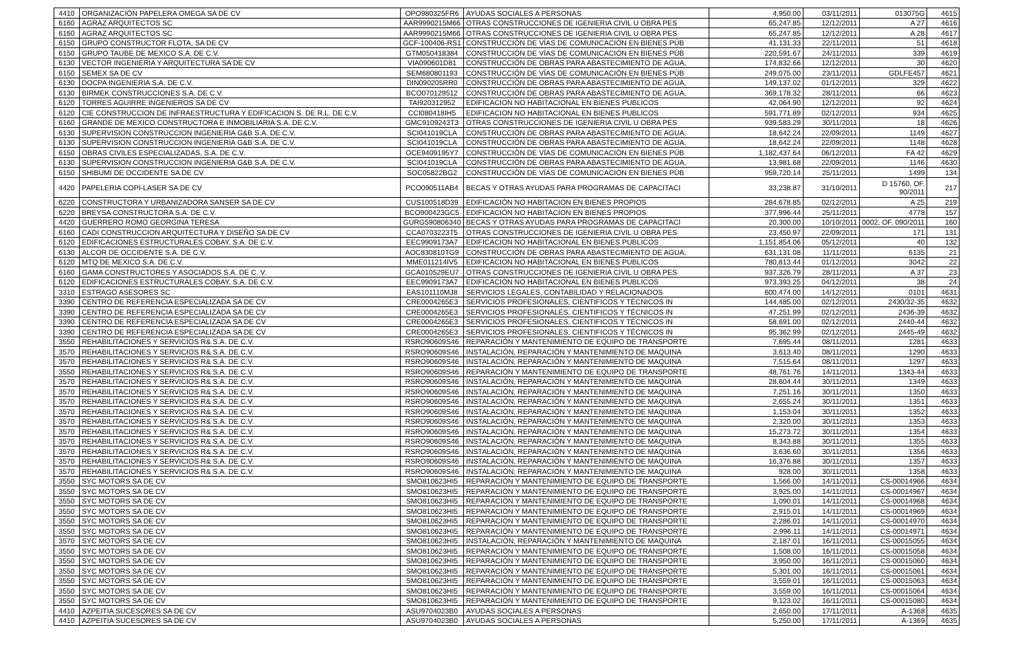| 4410 | ORGANIZACIÓN PAPELERA OMEGA SA DE CV | OPO980325FR6 | AYUDAS SOCIALES A PERSONAS | 4,950.00 | 03/11/2011 | 013075G | 4615 |
| 6160 | AGRAZ ARQUITECTOS SC | AAR9990215M66 | OTRAS CONSTRUCCIONES DE IGENIERIA CIVIL U OBRA PES | 65,247.85 | 12/12/2011 | A 27 | 4616 |
| 6160 | AGRAZ ARQUITECTOS SC | AAR9990215M66 | OTRAS CONSTRUCCIONES DE IGENIERIA CIVIL U OBRA PES | 65,247.85 | 12/12/2011 | A 28 | 4617 |
| 6150 | GRUPO CONSTRUCTOR FLOTA, SA DE CV | GCF-100406-RS1 | CONSTRUCCIÓN DE VÍAS DE COMUNICACIÓN EN BIENES PÚB | 41,131.33 | 22/11/2011 | 51 | 4618 |
| 6150 | GRUPO TAUBE DE MEXICO S.A. DE C.V. | GTM050418384 | CONSTRUCCIÓN DE VÍAS DE COMUNICACIÓN EN BIENES PÚB | 220,591.67 | 24/11/2011 | 339 | 4619 |
| 6130 | VECTOR INGENIERIA Y ARQUITECTURA SA DE CV | VIA090601D81 | CONSTRUCCIÓN DE OBRAS PARA ABASTECIMIENTO DE AGUA, | 174,832.66 | 12/12/2011 | 30 | 4620 |
| 6150 | SEMEX SA DE CV | SEM680801193 | CONSTRUCCIÓN DE VÍAS DE COMUNICACIÓN EN BIENES PÚB | 249,075.00 | 23/11/2011 | GDLFE457 | 4621 |
| 6130 | DOCPA INGENIERIA S.A. DE C.V. | DIN090205RR0 | CONSTRUCCIÓN DE OBRAS PARA ABASTECIMIENTO DE AGUA, | 149,137.02 | 01/12/2011 | 329 | 4622 |
| 6130 | BIRMEK CONSTRUCCIONES S.A. DE C.V. | BCO070129512 | CONSTRUCCIÓN DE OBRAS PARA ABASTECIMIENTO DE AGUA, | 369,178.32 | 28/11/2011 | 66 | 4623 |
| 6120 | TORRES AGUIRRE INGENIEROS SA DE CV | TAI920312952 | EDIFICACION NO HABITACIONAL EN BIENES PUBLICOS | 42,064.90 | 12/12/2011 | 92 | 4624 |
| 6120 | CIE CONSTRUCCION DE INFRAESTRUCTURA Y EDIFICACION S. DE R.L. DE C.V. | CCI080418IH5 | EDIFICACION NO HABITACIONAL EN BIENES PUBLICOS | 591,771.89 | 02/12/2011 | 934 | 4625 |
| 6160 | GRANDE DE MEXICO CONSTRUCTORA E INMOBILIARIA S.A. DE C.V. | GMC9109243T3 | OTRAS CONSTRUCCIONES DE IGENIERIA CIVIL U OBRA PES | 939,583.29 | 30/11/2011 | 18 | 4626 |
| 6130 | SUPERVISION CONSTRUCCION INGENIERIA G&B S.A. DE C.V. | SCI041019CLA | CONSTRUCCIÓN DE OBRAS PARA ABASTECIMIENTO DE AGUA, | 18,642.24 | 22/09/2011 | 1149 | 4627 |
| 6130 | SUPERVISION CONSTRUCCION INGENIERIA G&B S.A. DE C.V. | SCI041019CLA | CONSTRUCCIÓN DE OBRAS PARA ABASTECIMIENTO DE AGUA, | 18,642.24 | 22/09/2011 | 1148 | 4628 |
| 6150 | OBRAS CIVILES ESPECIALIZADAS, S.A. DE C.V. | OCE9409195Y7 | CONSTRUCCIÓN DE VÍAS DE COMUNICACIÓN EN BIENES PÚB | 1,182,437.64 | 06/12/2011 | FA 42 | 4629 |
| 6130 | SUPERVISION CONSTRUCCION INGENIERIA G&B S.A. DE C.V. | SCI041019CLA | CONSTRUCCIÓN DE OBRAS PARA ABASTECIMIENTO DE AGUA, | 13,981.68 | 22/09/2011 | 1146 | 4630 |
| 6150 | SHIBUMI DE OCCIDENTE SA DE CV | SOC05822BG2 | CONSTRUCCIÓN DE VÍAS DE COMUNICACIÓN EN BIENES PÚB | 959,720.14 | 25/11/2011 | 1499 | 134 |
| 4420 | PAPELERIA COPI-LASER SA DE CV | PCO090511AB4 | BECAS Y OTRAS AYUDAS PARA PROGRAMAS DE CAPACITACI | 33,238.87 | 31/10/2011 | D 15760, OF. 90/2011 | 217 |
| 6220 | CONSTRUCTORA Y URBANIZADORA SANSER SA DE CV | CUS100518D39 | EDIFICACIÓN NO HABITACION EN BIENES PROPIOS | 284,678.85 | 02/12/2011 | A 25 | 219 |
| 6220 | BREYSA CONSTRUCTORA S.A. DE C.V. | BCO900423GC5 | EDIFICACIÓN NO HABITACION EN BIENES PROPIOS | 377,996.44 | 25/11/2011 | 4778 | 157 |
| 4420 | GUERRERO ROMO GEORGINA TERESA | GURG590806340 | BECAS Y OTRAS AYUDAS PARA PROGRAMAS DE CAPACITACI | 20,300.00 | 10/10/2011 | 0002, OF. 090/2011 | 160 |
| 6160 | CADI CONSTRUCCION ARQUITECTURA Y DISEÑO SA DE CV | CCA0703223T5 | OTRAS CONSTRUCCIONES DE IGENIERIA CIVIL U OBRA PES | 23,450.97 | 22/09/2011 | 171 | 131 |
| 6120 | EDIFICACIONES ESTRUCTURALES COBAY, S.A. DE C.V. | EEC9909173A7 | EDIFICACION NO HABITACIONAL EN BIENES PUBLICOS | 1,151,854.06 | 05/12/2011 | 40 | 132 |
| 6130 | ALCOR DE OCCIDENTE S.A. DE C.V. | AOC830810TG9 | CONSTRUCCIÓN DE OBRAS PARA ABASTECIMIENTO DE AGUA, | 631,131.08 | 11/11/2011 | 6135 | 21 |
| 6120 | MTQ DE MEXICO S.A. DE C.V. | MME011214IV5 | EDIFICACION NO HABITACIONAL EN BIENES PUBLICOS | 780,813.44 | 01/12/2011 | 3042 | 22 |
| 6160 | GAMA CONSTRUCTORES Y ASOCIADOS S.A. DE C. V. | GCA010529EU7 | OTRAS CONSTRUCCIONES DE IGENIERIA CIVIL U OBRA PES | 937,326.79 | 28/11/2011 | A 37 | 23 |
| 6120 | EDIFICACIONES ESTRUCTURALES COBAY, S.A. DE C.V. | EEC9909173A7 | EDIFICACIÓN NO HABITACIONAL EN BIENES PUBLICOS | 973,393.25 | 04/12/2011 | 38 | 24 |
| 3310 | ESTRAGO ASESORES SC | EAS101110MJ8 | SERVICIOS LEGALES, CONTABILIDAD Y RELACIONADOS | 600,474.00 | 14/12/2011 | 0101 | 4631 |
| 3390 | CENTRO DE REFERENCIA ESPECIALIZADA SA DE CV | CRE0004265E3 | SERVICIOS PROFESIONALES, CIENTIFICOS Y TÉCNICOS IN | 144,485.00 | 02/12/2011 | 2430/32-35 | 4632 |
| 3390 | CENTRO DE REFERENCIA ESPECIALIZADA SA DE CV | CRE0004265E3 | SERVICIOS PROFESIONALES, CIENTIFICOS Y TÉCNICOS IN | 47,251.99 | 02/12/2011 | 2436-39 | 4632 |
| 3390 | CENTRO DE REFERENCIA ESPECIALIZADA SA DE CV | CRE0004265E3 | SERVICIOS PROFESIONALES, CIENTIFICOS Y TÉCNICOS IN | 58,691.00 | 02/12/2011 | 2440-44 | 4632 |
| 3390 | CENTRO DE REFERENCIA ESPECIALIZADA SA DE CV | CRE0004265E3 | SERVICIOS PROFESIONALES, CIENTIFICOS Y TÉCNICOS IN | 95,362.99 | 02/12/2011 | 2445-49 | 4632 |
| 3550 | REHABILITACIONES Y SERVICIOS R& S.A. DE C.V. | RSRO90609S46 | REPARACIÓN Y MANTENIMIENTO DE EQUIPO DE TRANSPORTE | 7,695.44 | 08/11/2011 | 1281 | 4633 |
| 3570 | REHABILITACIONES Y SERVICIOS R& S.A. DE C.V. | RSRO90609S46 | INSTALACIÓN, REPARACIÓN Y MANTENIMIENTO DE MAQUINA | 3,613.40 | 08/11/2011 | 1290 | 4633 |
| 3570 | REHABILITACIONES Y SERVICIOS R& S.A. DE C.V. | RSRO90609S46 | INSTALACIÓN, REPARACIÓN Y MANTENIMIENTO DE MAQUINA | 7,515.64 | 08/11/2011 | 1297 | 4633 |
| 3550 | REHABILITACIONES Y SERVICIOS R& S.A. DE C.V. | RSRO90609S46 | REPARACIÓN Y MANTENIMIENTO DE EQUIPO DE TRANSPORTE | 48,761.76 | 14/11/2011 | 1343-44 | 4633 |
| 3570 | REHABILITACIONES Y SERVICIOS R& S.A. DE C.V. | RSRO90609S46 | INSTALACIÓN, REPARACIÓN Y MANTENIMIENTO DE MAQUINA | 28,604.44 | 30/11/2011 | 1349 | 4633 |
| 3570 | REHABILITACIONES Y SERVICIOS R& S.A. DE C.V. | RSRO90609S46 | INSTALACIÓN, REPARACIÓN Y MANTENIMIENTO DE MAQUINA | 7,251.16 | 30/11/2011 | 1350 | 4633 |
| 3570 | REHABILITACIONES Y SERVICIOS R& S.A. DE C.V. | RSRO90609S46 | INSTALACIÓN, REPARACIÓN Y MANTENIMIENTO DE MAQUINA | 2,655.24 | 30/11/2011 | 1351 | 4633 |
| 3570 | REHABILITACIONES Y SERVICIOS R& S.A. DE C.V. | RSRO90609S46 | INSTALACIÓN, REPARACIÓN Y MANTENIMIENTO DE MAQUINA | 1,153.04 | 30/11/2011 | 1352 | 4633 |
| 3570 | REHABILITACIONES Y SERVICIOS R& S.A. DE C.V. | RSRO90609S46 | INSTALACIÓN, REPARACIÓN Y MANTENIMIENTO DE MAQUINA | 2,320.00 | 30/11/2011 | 1353 | 4633 |
| 3570 | REHABILITACIONES Y SERVICIOS R& S.A. DE C.V. | RSRO90609S46 | INSTALACIÓN, REPARACIÓN Y MANTENIMIENTO DE MAQUINA | 15,273.72 | 30/11/2011 | 1354 | 4633 |
| 3570 | REHABILITACIONES Y SERVICIOS R& S.A. DE C.V. | RSRO90609S46 | INSTALACIÓN, REPARACIÓN Y MANTENIMIENTO DE MAQUINA | 8,343.88 | 30/11/2011 | 1355 | 4633 |
| 3570 | REHABILITACIONES Y SERVICIOS R& S.A. DE C.V. | RSRO90609S46 | INSTALACIÓN, REPARACIÓN Y MANTENIMIENTO DE MAQUINA | 3,636.60 | 30/11/2011 | 1356 | 4633 |
| 3570 | REHABILITACIONES Y SERVICIOS R& S.A. DE C.V. | RSRO90609S46 | INSTALACIÓN, REPARACIÓN Y MANTENIMIENTO DE MAQUINA | 16,376.88 | 30/11/2011 | 1357 | 4633 |
| 3570 | REHABILITACIONES Y SERVICIOS R& S.A. DE C.V. | RSRO90609S46 | INSTALACIÓN, REPARACIÓN Y MANTENIMIENTO DE MAQUINA | 928.00 | 30/11/2011 | 1358 | 4633 |
| 3550 | SYC MOTORS SA DE CV | SMO810623HI5 | REPARACIÓN Y MANTENIMIENTO DE EQUIPO DE TRANSPORTE | 1,566.00 | 14/11/2011 | CS-00014966 | 4634 |
| 3550 | SYC MOTORS SA DE CV | SMO810623HI5 | REPARACIÓN Y MANTENIMIENTO DE EQUIPO DE TRANSPORTE | 3,925.00 | 14/11/2011 | CS-00014967 | 4634 |
| 3550 | SYC MOTORS SA DE CV | SMO810623HI5 | REPARACIÓN Y MANTENIMIENTO DE EQUIPO DE TRANSPORTE | 1,090.01 | 14/11/2011 | CS-00014968 | 4634 |
| 3550 | SYC MOTORS SA DE CV | SMO810623HI5 | REPARACIÓN Y MANTENIMIENTO DE EQUIPO DE TRANSPORTE | 2,915.01 | 14/11/2011 | CS-00014969 | 4634 |
| 3550 | SYC MOTORS SA DE CV | SMO810623HI5 | REPARACIÓN Y MANTENIMIENTO DE EQUIPO DE TRANSPORTE | 2,286.01 | 14/11/2011 | CS-00014970 | 4634 |
| 3550 | SYC MOTORS SA DE CV | SMO810623HI5 | REPARACIÓN Y MANTENIMIENTO DE EQUIPO DE TRANSPORTE | 2,996.11 | 14/11/2011 | CS-00014971 | 4634 |
| 3570 | SYC MOTORS SA DE CV | SMO810623HI5 | INSTALACIÓN, REPARACIÓN Y MANTENIMIENTO DE MAQUINA | 2,187.01 | 16/11/2011 | CS-00015055 | 4634 |
| 3550 | SYC MOTORS SA DE CV | SMO810623HI5 | REPARACIÓN Y MANTENIMIENTO DE EQUIPO DE TRANSPORTE | 1,508.00 | 16/11/2011 | CS-00015058 | 4634 |
| 3550 | SYC MOTORS SA DE CV | SMO810623HI5 | REPARACIÓN Y MANTENIMIENTO DE EQUIPO DE TRANSPORTE | 3,950.00 | 16/11/2011 | CS-00015060 | 4634 |
| 3550 | SYC MOTORS SA DE CV | SMO810623HI5 | REPARACIÓN Y MANTENIMIENTO DE EQUIPO DE TRANSPORTE | 5,301.00 | 16/11/2011 | CS-00015061 | 4634 |
| 3550 | SYC MOTORS SA DE CV | SMO810623HI5 | REPARACIÓN Y MANTENIMIENTO DE EQUIPO DE TRANSPORTE | 3,559.01 | 16/11/2011 | CS-00015063 | 4634 |
| 3550 | SYC MOTORS SA DE CV | SMO810623HI5 | REPARACIÓN Y MANTENIMIENTO DE EQUIPO DE TRANSPORTE | 3,559.00 | 16/11/2011 | CS-00015064 | 4634 |
| 3550 | SYC MOTORS SA DE CV | SMO810623HI5 | REPARACIÓN Y MANTENIMIENTO DE EQUIPO DE TRANSPORTE | 9,123.02 | 16/11/2011 | CS-00015080 | 4634 |
| 4410 | AZPEITIA SUCESORES SA DE CV | ASU9704023B0 | AYUDAS SOCIALES A PERSONAS | 2,650.00 | 17/11/2011 | A-1368 | 4635 |
| 4410 | AZPEITIA SUCESORES SA DE CV | ASU9704023B0 | AYUDAS SOCIALES A PERSONAS | 5,250.00 | 17/11/2011 | A-1369 | 4635 |